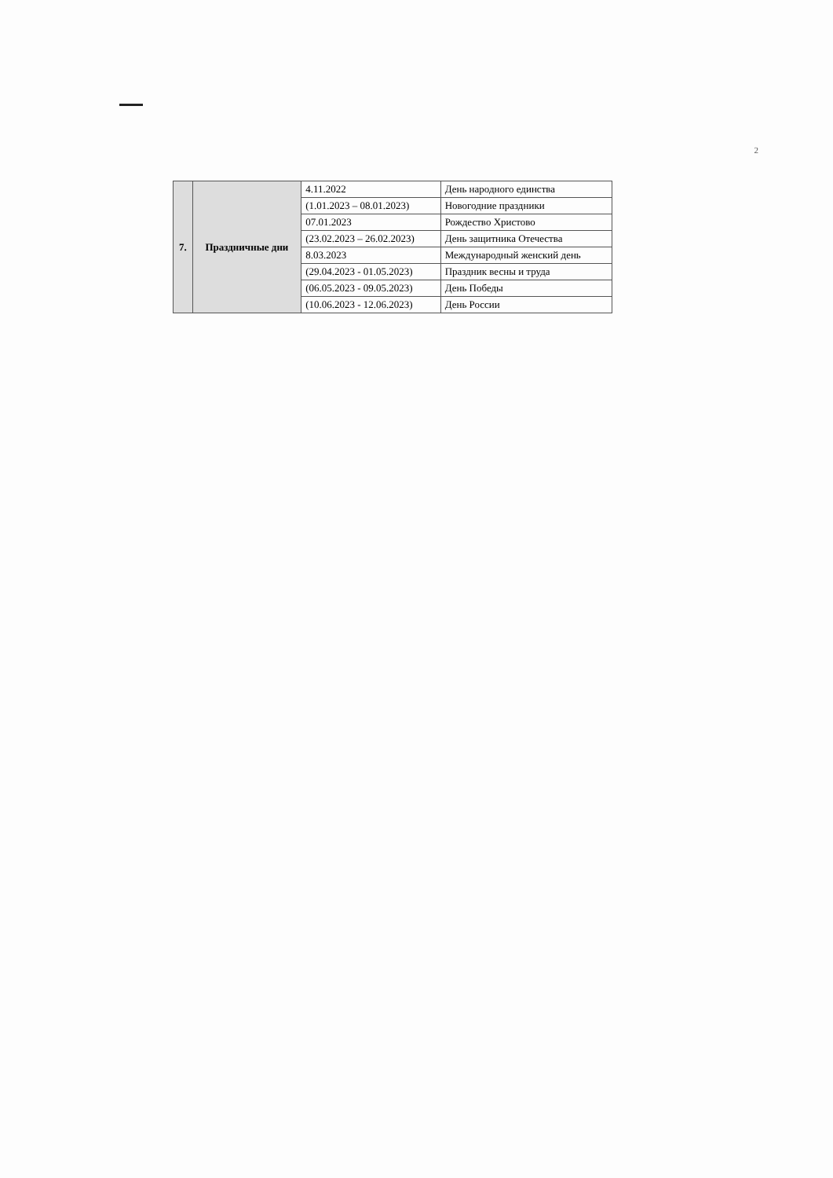2
| 7. | Праздничные дни | 4.11.2022 | День народного единства |
| | | (1.01.2023 – 08.01.2023) | Новогодние праздники |
| | | 07.01.2023 | Рождество Христово |
| | | (23.02.2023 – 26.02.2023) | День защитника Отечества |
| | | 8.03.2023 | Международный женский день |
| | | (29.04.2023 - 01.05.2023) | Праздник весны и труда |
| | | (06.05.2023 - 09.05.2023) | День Победы |
| | | (10.06.2023 - 12.06.2023) | День России |